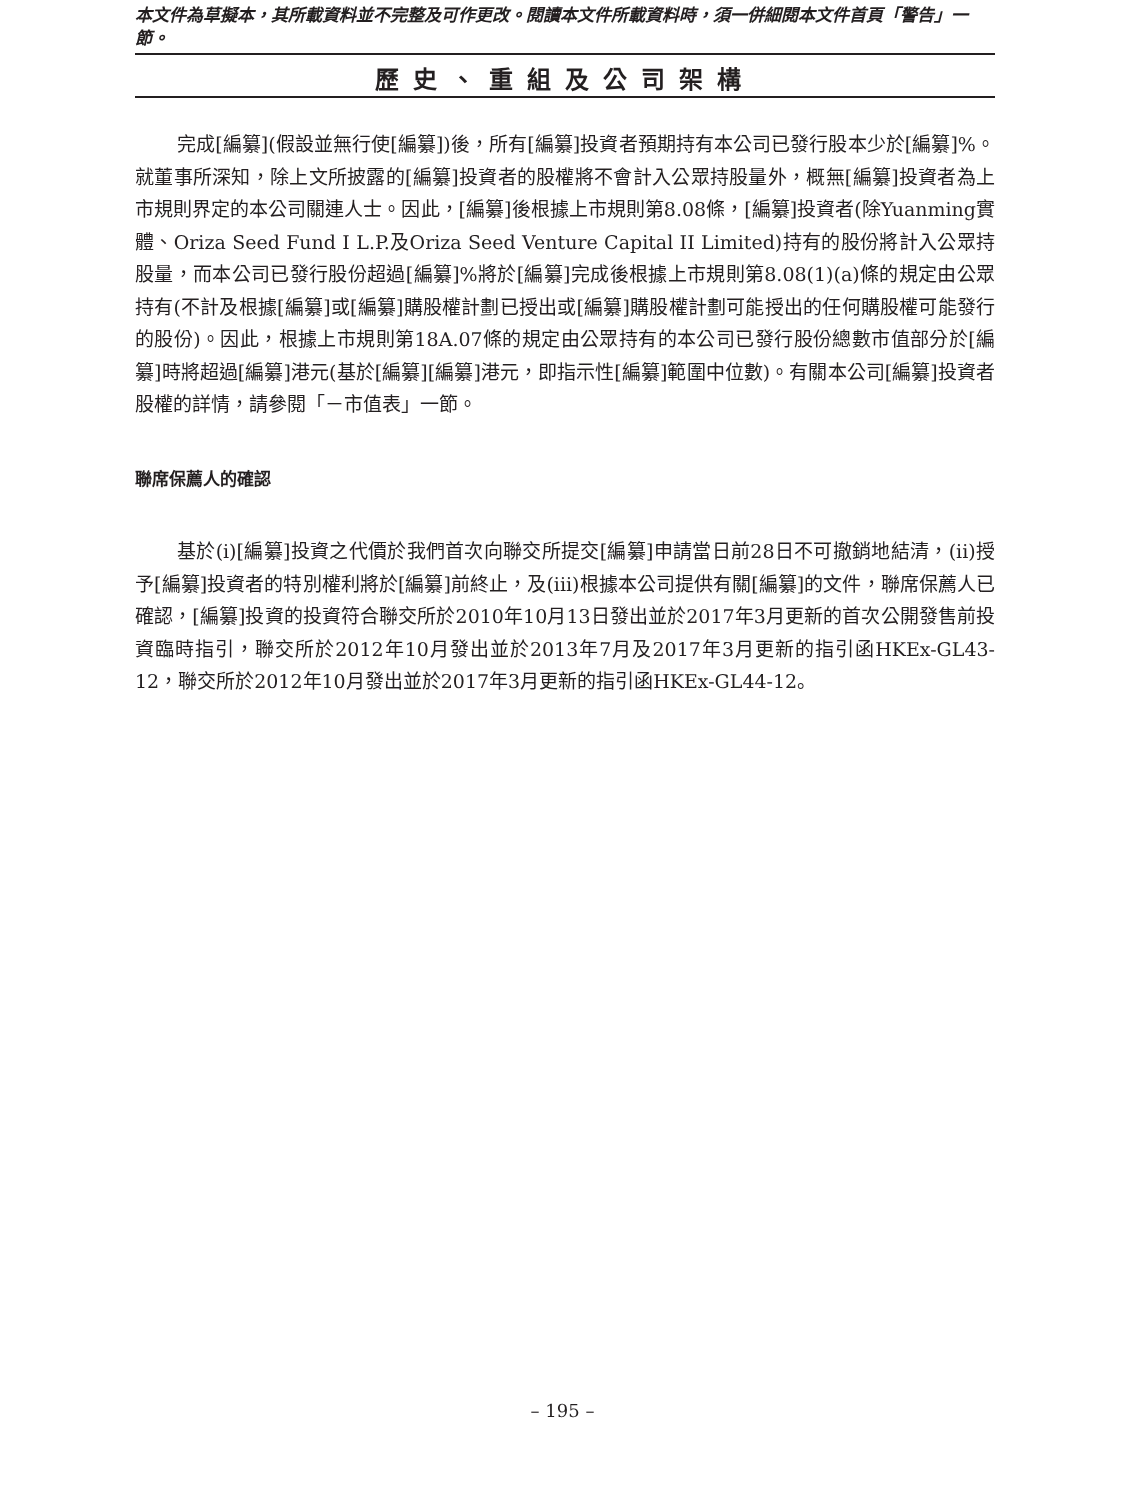本文件為草擬本，其所載資料並不完整及可作更改。閱讀本文件所載資料時，須一併細閱本文件首頁「警告」一節。
歷史、重組及公司架構
完成[編纂](假設並無行使[編纂])後，所有[編纂]投資者預期持有本公司已發行股本少於[編纂]%。就董事所深知，除上文所披露的[編纂]投資者的股權將不會計入公眾持股量外，概無[編纂]投資者為上市規則界定的本公司關連人士。因此，[編纂]後根據上市規則第8.08條，[編纂]投資者(除Yuanming實體、Oriza Seed Fund I L.P.及Oriza Seed Venture Capital II Limited)持有的股份將計入公眾持股量，而本公司已發行股份超過[編纂]%將於[編纂]完成後根據上市規則第8.08(1)(a)條的規定由公眾持有(不計及根據[編纂]或[編纂]購股權計劃已授出或[編纂]購股權計劃可能授出的任何購股權可能發行的股份)。因此，根據上市規則第18A.07條的規定由公眾持有的本公司已發行股份總數市值部分於[編纂]時將超過[編纂]港元(基於[編纂][編纂]港元，即指示性[編纂]範圍中位數)。有關本公司[編纂]投資者股權的詳情，請參閱「－市值表」一節。
聯席保薦人的確認
基於(i)[編纂]投資之代價於我們首次向聯交所提交[編纂]申請當日前28日不可撤銷地結清，(ii)授予[編纂]投資者的特別權利將於[編纂]前終止，及(iii)根據本公司提供有關[編纂]的文件，聯席保薦人已確認，[編纂]投資的投資符合聯交所於2010年10月13日發出並於2017年3月更新的首次公開發售前投資臨時指引，聯交所於2012年10月發出並於2013年7月及2017年3月更新的指引函HKEx-GL43-12，聯交所於2012年10月發出並於2017年3月更新的指引函HKEx-GL44-12。
– 195 –